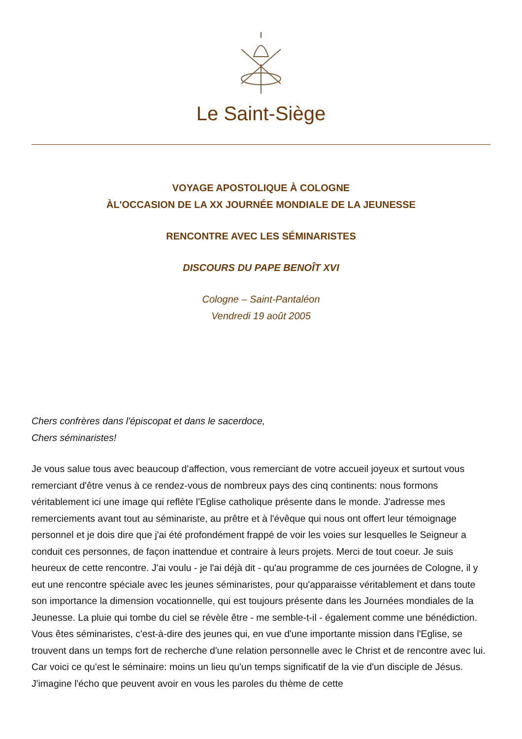Le Saint-Siège
VOYAGE APOSTOLIQUE À COLOGNE
ÀL'OCCASION DE LA XX JOURNÉE MONDIALE DE LA JEUNESSE
RENCONTRE AVEC LES SÉMINARISTES
DISCOURS DU PAPE BENOÎT XVI
Cologne – Saint-Pantaléon
Vendredi 19 août 2005
Chers confrères dans l'épiscopat et dans le sacerdoce,
Chers séminaristes!
Je vous salue tous avec beaucoup d'affection, vous remerciant de votre accueil joyeux et surtout vous remerciant d'être venus à ce rendez-vous de nombreux pays des cinq continents: nous formons véritablement ici une image qui reflète l'Eglise catholique présente dans le monde. J'adresse mes remerciements avant tout au séminariste, au prêtre et à l'évêque qui nous ont offert leur témoignage personnel et je dois dire que j'ai été profondément frappé de voir les voies sur lesquelles le Seigneur a conduit ces personnes, de façon inattendue et contraire à leurs projets. Merci de tout coeur. Je suis heureux de cette rencontre. J'ai voulu - je l'ai déjà dit - qu'au programme de ces journées de Cologne, il y eut une rencontre spéciale avec les jeunes séminaristes, pour qu'apparaisse véritablement et dans toute son importance la dimension vocationnelle, qui est toujours présente dans les Journées mondiales de la Jeunesse. La pluie qui tombe du ciel se révèle être - me semble-t-il - également comme une bénédiction. Vous êtes séminaristes, c'est-à-dire des jeunes qui, en vue d'une importante mission dans l'Eglise, se trouvent dans un temps fort de recherche d'une relation personnelle avec le Christ et de rencontre avec lui. Car voici ce qu'est le séminaire: moins un lieu qu'un temps significatif de la vie d'un disciple de Jésus. J'imagine l'écho que peuvent avoir en vous les paroles du thème de cette